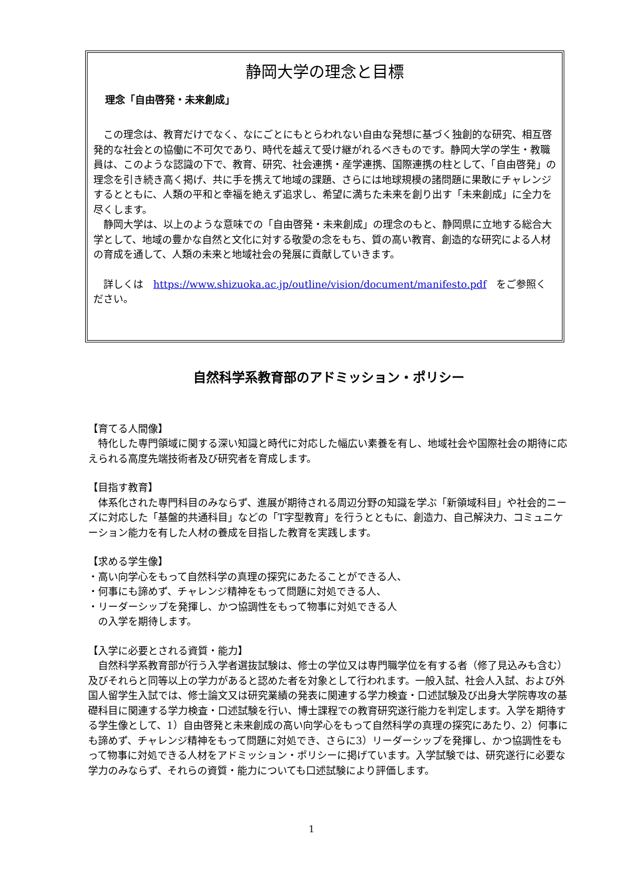静岡大学の理念と目標
理念「自由啓発・未来創成」
この理念は、教育だけでなく、なにごとにもとらわれない自由な発想に基づく独創的な研究、相互啓発的な社会との協働に不可欠であり、時代を越えて受け継がれるべきものです。静岡大学の学生・教職員は、このような認識の下で、教育、研究、社会連携・産学連携、国際連携の柱として、「自由啓発」の理念を引き続き高く掲げ、共に手を携えて地域の課題、さらには地球規模の諸問題に果敢にチャレンジするとともに、人類の平和と幸福を絶えず追求し、希望に満ちた未来を創り出す「未来創成」に全力を尽くします。
静岡大学は、以上のような意味での「自由啓発・未来創成」の理念のもと、静岡県に立地する総合大学として、地域の豊かな自然と文化に対する敬愛の念をもち、質の高い教育、創造的な研究による人材の育成を通して、人類の未来と地域社会の発展に貢献していきます。
詳しくは　https://www.shizuoka.ac.jp/outline/vision/document/manifesto.pdf　をご参照ください。
自然科学系教育部のアドミッション・ポリシー
【育てる人間像】
特化した専門領域に関する深い知識と時代に対応した幅広い素養を有し、地域社会や国際社会の期待に応えられる高度先端技術者及び研究者を育成します。
【目指す教育】
体系化された専門科目のみならず、進展が期待される周辺分野の知識を学ぶ「新領域科目」や社会的ニーズに対応した「基盤的共通科目」などの「T字型教育」を行うとともに、創造力、自己解決力、コミュニケーション能力を有した人材の養成を目指した教育を実践します。
【求める学生像】
・高い向学心をもって自然科学の真理の探究にあたることができる人、
・何事にも諦めず、チャレンジ精神をもって問題に対処できる人、
・リーダーシップを発揮し、かつ協調性をもって物事に対処できる人
　の入学を期待します。
【入学に必要とされる資質・能力】
自然科学系教育部が行う入学者選抜試験は、修士の学位又は専門職学位を有する者（修了見込みも含む）及びそれらと同等以上の学力があると認めた者を対象として行われます。一般入試、社会人入試、および外国人留学生入試では、修士論文又は研究業績の発表に関連する学力検査・口述試験及び出身大学院専攻の基礎科目に関連する学力検査・口述試験を行い、博士課程での教育研究遂行能力を判定します。入学を期待する学生像として、1）自由啓発と未来創成の高い向学心をもって自然科学の真理の探究にあたり、2）何事にも諦めず、チャレンジ精神をもって問題に対処でき、さらに3）リーダーシップを発揮し、かつ協調性をもって物事に対処できる人材をアドミッション・ポリシーに掲げています。入学試験では、研究遂行に必要な学力のみならず、それらの資質・能力についても口述試験により評価します。
1